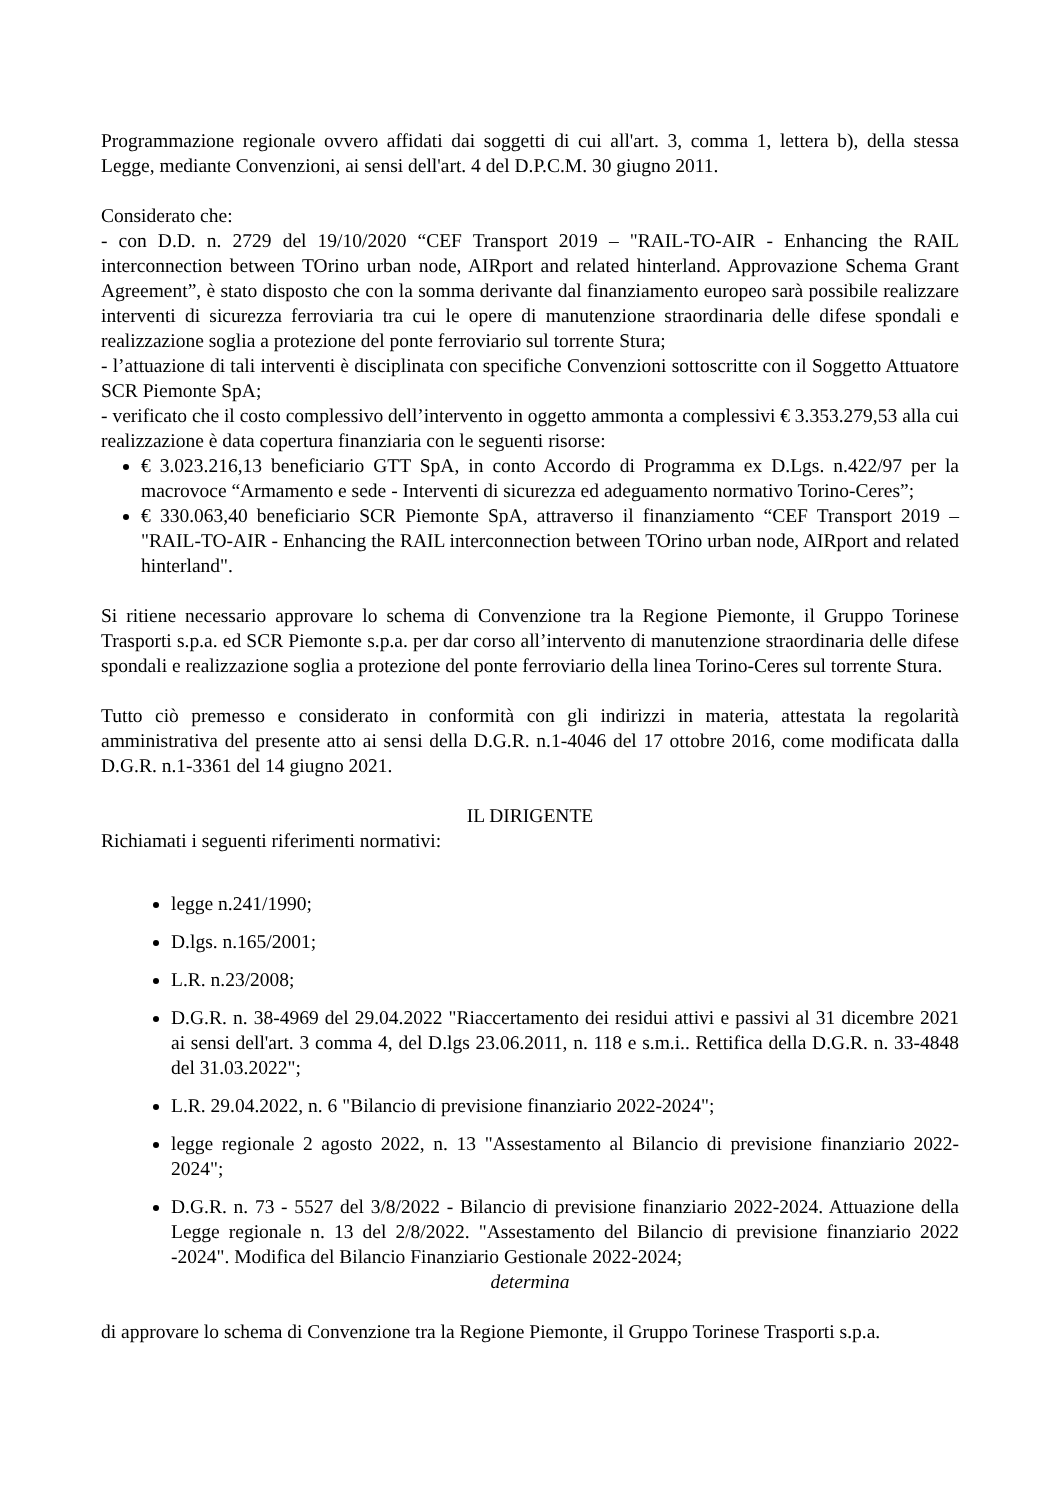Programmazione regionale ovvero affidati dai soggetti di cui all'art. 3, comma 1, lettera b), della stessa Legge, mediante Convenzioni, ai sensi dell'art. 4 del D.P.C.M. 30 giugno 2011.
Considerato che:
- con D.D. n. 2729 del 19/10/2020 “CEF Transport 2019 – "RAIL-TO-AIR - Enhancing the RAIL interconnection between TOrino urban node, AIRport and related hinterland. Approvazione Schema Grant Agreement”, è stato disposto che con la somma derivante dal finanziamento europeo sarà possibile realizzare interventi di sicurezza ferroviaria tra cui le opere di manutenzione straordinaria delle difese spondali e realizzazione soglia a protezione del ponte ferroviario sul torrente Stura;
- l’attuazione di tali interventi è disciplinata con specifiche Convenzioni sottoscritte con il Soggetto Attuatore SCR Piemonte SpA;
- verificato che il costo complessivo dell’intervento in oggetto ammonta a complessivi € 3.353.279,53 alla cui realizzazione è data copertura finanziaria con le seguenti risorse:
€ 3.023.216,13 beneficiario GTT SpA, in conto Accordo di Programma ex D.Lgs. n.422/97 per la macrovoce “Armamento e sede - Interventi di sicurezza ed adeguamento normativo Torino-Ceres”;
€ 330.063,40 beneficiario SCR Piemonte SpA, attraverso il finanziamento “CEF Transport 2019 – "RAIL-TO-AIR - Enhancing the RAIL interconnection between TOrino urban node, AIRport and related hinterland".
Si ritiene necessario approvare lo schema di Convenzione tra la Regione Piemonte, il Gruppo Torinese Trasporti s.p.a. ed SCR Piemonte s.p.a. per dar corso all’intervento di manutenzione straordinaria delle difese spondali e realizzazione soglia a protezione del ponte ferroviario della linea Torino-Ceres sul torrente Stura.
Tutto ciò premesso e considerato in conformità con gli indirizzi in materia, attestata la regolarità amministrativa del presente atto ai sensi della D.G.R. n.1-4046 del 17 ottobre 2016, come modificata dalla D.G.R. n.1-3361 del 14 giugno 2021.
IL DIRIGENTE
Richiamati i seguenti riferimenti normativi:
legge n.241/1990;
D.lgs. n.165/2001;
L.R. n.23/2008;
D.G.R. n. 38-4969 del 29.04.2022 "Riaccertamento dei residui attivi e passivi al 31 dicembre 2021 ai sensi dell'art. 3 comma 4, del D.lgs 23.06.2011, n. 118 e s.m.i.. Rettifica della D.G.R. n. 33-4848 del 31.03.2022";
L.R. 29.04.2022, n. 6 "Bilancio di previsione finanziario 2022-2024";
legge regionale 2 agosto 2022, n. 13 "Assestamento al Bilancio di previsione finanziario 2022-2024";
D.G.R. n. 73 - 5527 del 3/8/2022 - Bilancio di previsione finanziario 2022-2024. Attuazione della Legge regionale n. 13 del 2/8/2022. "Assestamento del Bilancio di previsione finanziario 2022 -2024". Modifica del Bilancio Finanziario Gestionale 2022-2024;
determina
di approvare lo schema di Convenzione tra la Regione Piemonte, il Gruppo Torinese Trasporti s.p.a.